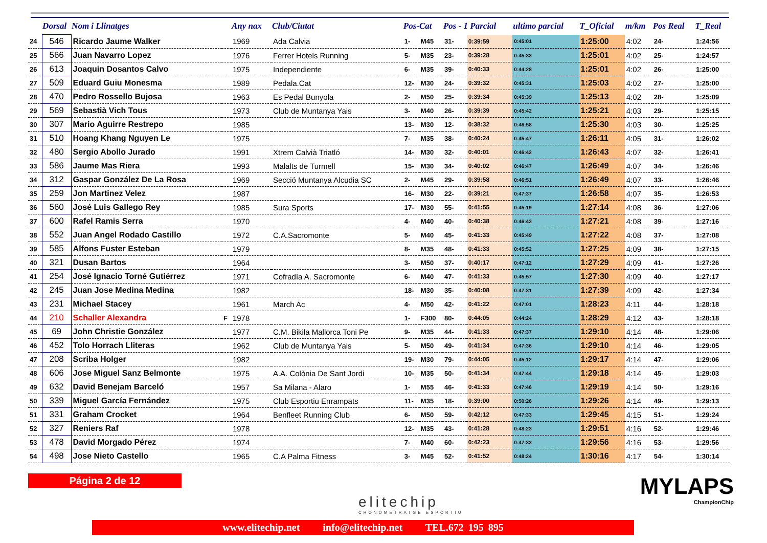| | Dorsal | Nom i Llinatges | | Any nax | Club/Ciutat | Pos-Cat | | Pos - 1 Parcial | | ultimo parcial | T_Oficial | m/km | Pos Real | T_Real |
| --- | --- | --- | --- | --- | --- | --- | --- | --- | --- | --- | --- | --- | --- | --- |
| 24 | 546 | Ricardo Jaume Walker | | 1969 | Ada Calvia | 1- | M45 | 31- | 0:39:59 | 0:45:01 | 1:25:00 | 4:02 | 24- | 1:24:56 |
| 25 | 566 | Juan Navarro Lopez | | 1976 | Ferrer Hotels Running | 5- | M35 | 23- | 0:39:28 | 0:45:33 | 1:25:01 | 4:02 | 25- | 1:24:57 |
| 26 | 613 | Joaquin Dosantos Calvo | | 1975 | Independiente | 6- | M35 | 39- | 0:40:33 | 0:44:28 | 1:25:01 | 4:02 | 26- | 1:25:00 |
| 27 | 509 | Eduard Guiu Monesma | | 1989 | Pedala.Cat | 12- | M30 | 24- | 0:39:32 | 0:45:31 | 1:25:03 | 4:02 | 27- | 1:25:00 |
| 28 | 470 | Pedro Rossello Bujosa | | 1963 | Es Pedal Bunyola | 2- | M50 | 25- | 0:39:34 | 0:45:39 | 1:25:13 | 4:02 | 28- | 1:25:09 |
| 29 | 569 | Sebastià Vich Tous | | 1973 | Club de Muntanya Yais | 3- | M40 | 26- | 0:39:39 | 0:45:42 | 1:25:21 | 4:03 | 29- | 1:25:15 |
| 30 | 307 | Mario Aguirre Restrepo | | 1985 | | 13- | M30 | 12- | 0:38:32 | 0:46:58 | 1:25:30 | 4:03 | 30- | 1:25:25 |
| 31 | 510 | Hoang Khang Nguyen Le | | 1975 | | 7- | M35 | 38- | 0:40:24 | 0:45:47 | 1:26:11 | 4:05 | 31- | 1:26:02 |
| 32 | 480 | Sergio Abollo Jurado | | 1991 | Xtrem Calvià Triatló | 14- | M30 | 32- | 0:40:01 | 0:46:42 | 1:26:43 | 4:07 | 32- | 1:26:41 |
| 33 | 586 | Jaume Mas Riera | | 1993 | Malalts de Turmell | 15- | M30 | 34- | 0:40:02 | 0:46:47 | 1:26:49 | 4:07 | 34- | 1:26:46 |
| 34 | 312 | Gaspar González De La Rosa | | 1969 | Secció Muntanya Alcudia SC | 2- | M45 | 29- | 0:39:58 | 0:46:51 | 1:26:49 | 4:07 | 33- | 1:26:46 |
| 35 | 259 | Jon Martinez Velez | | 1987 | | 16- | M30 | 22- | 0:39:21 | 0:47:37 | 1:26:58 | 4:07 | 35- | 1:26:53 |
| 36 | 560 | José Luis Gallego Rey | | 1985 | Sura Sports | 17- | M30 | 55- | 0:41:55 | 0:45:19 | 1:27:14 | 4:08 | 36- | 1:27:06 |
| 37 | 600 | Rafel Ramis Serra | | 1970 | | 4- | M40 | 40- | 0:40:38 | 0:46:43 | 1:27:21 | 4:08 | 39- | 1:27:16 |
| 38 | 552 | Juan Angel Rodado Castillo | | 1972 | C.A.Sacromonte | 5- | M40 | 45- | 0:41:33 | 0:45:49 | 1:27:22 | 4:08 | 37- | 1:27:08 |
| 39 | 585 | Alfons Fuster Esteban | | 1979 | | 8- | M35 | 48- | 0:41:33 | 0:45:52 | 1:27:25 | 4:09 | 38- | 1:27:15 |
| 40 | 321 | Dusan Bartos | | 1964 | | 3- | M50 | 37- | 0:40:17 | 0:47:12 | 1:27:29 | 4:09 | 41- | 1:27:26 |
| 41 | 254 | José Ignacio Torné Gutiérrez | | 1971 | Cofradía A. Sacromonte | 6- | M40 | 47- | 0:41:33 | 0:45:57 | 1:27:30 | 4:09 | 40- | 1:27:17 |
| 42 | 245 | Juan Jose Medina Medina | | 1982 | | 18- | M30 | 35- | 0:40:08 | 0:47:31 | 1:27:39 | 4:09 | 42- | 1:27:34 |
| 43 | 231 | Michael Stacey | | 1961 | March Ac | 4- | M50 | 42- | 0:41:22 | 0:47:01 | 1:28:23 | 4:11 | 44- | 1:28:18 |
| 44 | 210 | Schaller Alexandra | F | 1978 | | 1- | F300 | 80- | 0:44:05 | 0:44:24 | 1:28:29 | 4:12 | 43- | 1:28:18 |
| 45 | 69 | John Christie González | | 1977 | C.M. Bikila Mallorca Toni Pe | 9- | M35 | 44- | 0:41:33 | 0:47:37 | 1:29:10 | 4:14 | 48- | 1:29:06 |
| 46 | 452 | Tolo Horrach Lliteras | | 1962 | Club de Muntanya Yais | 5- | M50 | 49- | 0:41:34 | 0:47:36 | 1:29:10 | 4:14 | 46- | 1:29:05 |
| 47 | 208 | Scriba Holger | | 1982 | | 19- | M30 | 79- | 0:44:05 | 0:45:12 | 1:29:17 | 4:14 | 47- | 1:29:06 |
| 48 | 606 | Jose Miguel Sanz Belmonte | | 1975 | A.A. Colònia De Sant Jordi | 10- | M35 | 50- | 0:41:34 | 0:47:44 | 1:29:18 | 4:14 | 45- | 1:29:03 |
| 49 | 632 | David Benejam Barceló | | 1957 | Sa Milana - Alaro | 1- | M55 | 46- | 0:41:33 | 0:47:46 | 1:29:19 | 4:14 | 50- | 1:29:16 |
| 50 | 339 | Miguel García Fernández | | 1975 | Club Esportiu Enrampats | 11- | M35 | 18- | 0:39:00 | 0:50:26 | 1:29:26 | 4:14 | 49- | 1:29:13 |
| 51 | 331 | Graham Crocket | | 1964 | Benfleet Running Club | 6- | M50 | 59- | 0:42:12 | 0:47:33 | 1:29:45 | 4:15 | 51- | 1:29:24 |
| 52 | 327 | Reniers Raf | | 1978 | | 12- | M35 | 43- | 0:41:28 | 0:48:23 | 1:29:51 | 4:16 | 52- | 1:29:46 |
| 53 | 478 | David Morgado Pérez | | 1974 | | 7- | M40 | 60- | 0:42:23 | 0:47:33 | 1:29:56 | 4:16 | 53- | 1:29:56 |
| 54 | 498 | Jose Nieto Castello | | 1965 | C.A Palma Fitness | 3- | M45 | 52- | 0:41:52 | 0:48:24 | 1:30:16 | 4:17 | 54- | 1:30:14 |
Página 2 de 12
elitechip
CRONOMETRATGE ESPORTIU
MYLAPS
ChampionChip
www.elitechip.net info@elitechip.net TEL.672 195 895